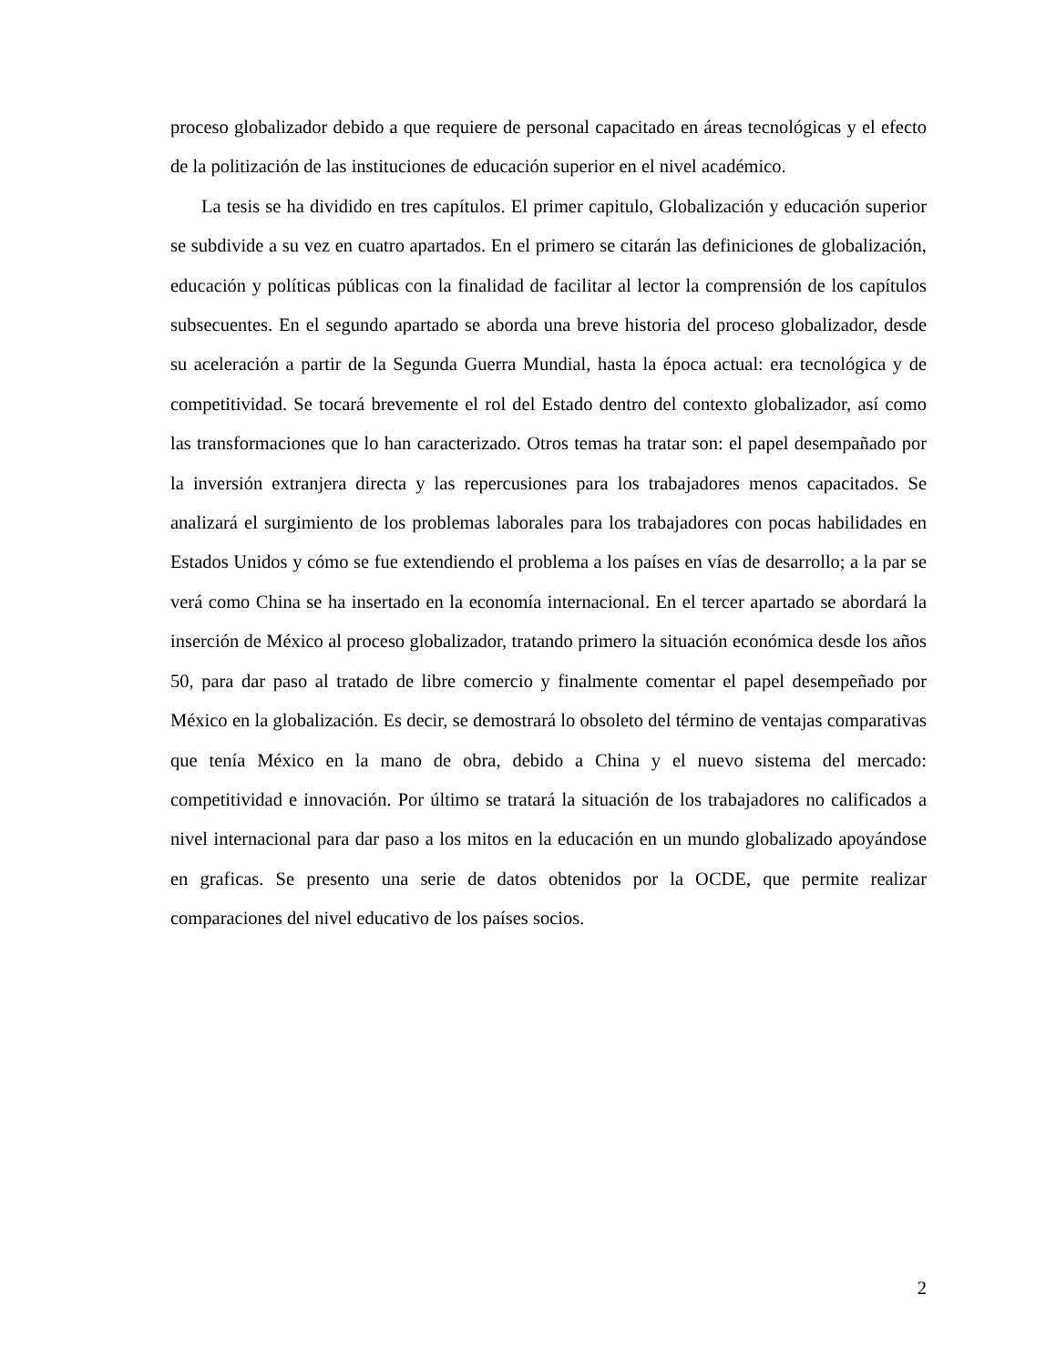proceso globalizador debido a que requiere de personal capacitado en áreas tecnológicas y el efecto de la politización de las instituciones de educación superior en el nivel académico.
La tesis se ha dividido en tres capítulos. El primer capitulo, Globalización y educación superior se subdivide a su vez en cuatro apartados. En el primero se citarán las definiciones de globalización, educación y políticas públicas con la finalidad de facilitar al lector la comprensión de los capítulos subsecuentes. En el segundo apartado se aborda una breve historia del proceso globalizador, desde su aceleración a partir de la Segunda Guerra Mundial, hasta la época actual: era tecnológica y de competitividad. Se tocará brevemente el rol del Estado dentro del contexto globalizador, así como las transformaciones que lo han caracterizado. Otros temas ha tratar son: el papel desempañado por la inversión extranjera directa y las repercusiones para los trabajadores menos capacitados. Se analizará el surgimiento de los problemas laborales para los trabajadores con pocas habilidades en Estados Unidos y cómo se fue extendiendo el problema a los países en vías de desarrollo; a la par se verá como China se ha insertado en la economía internacional. En el tercer apartado se abordará la inserción de México al proceso globalizador, tratando primero la situación económica desde los años 50, para dar paso al tratado de libre comercio y finalmente comentar el papel desempeñado por México en la globalización. Es decir, se demostrará lo obsoleto del término de ventajas comparativas que tenía México en la mano de obra, debido a China y el nuevo sistema del mercado: competitividad e innovación. Por último se tratará la situación de los trabajadores no calificados a nivel internacional para dar paso a los mitos en la educación en un mundo globalizado apoyándose en graficas. Se presento una serie de datos obtenidos por la OCDE, que permite realizar comparaciones del nivel educativo de los países socios.
2